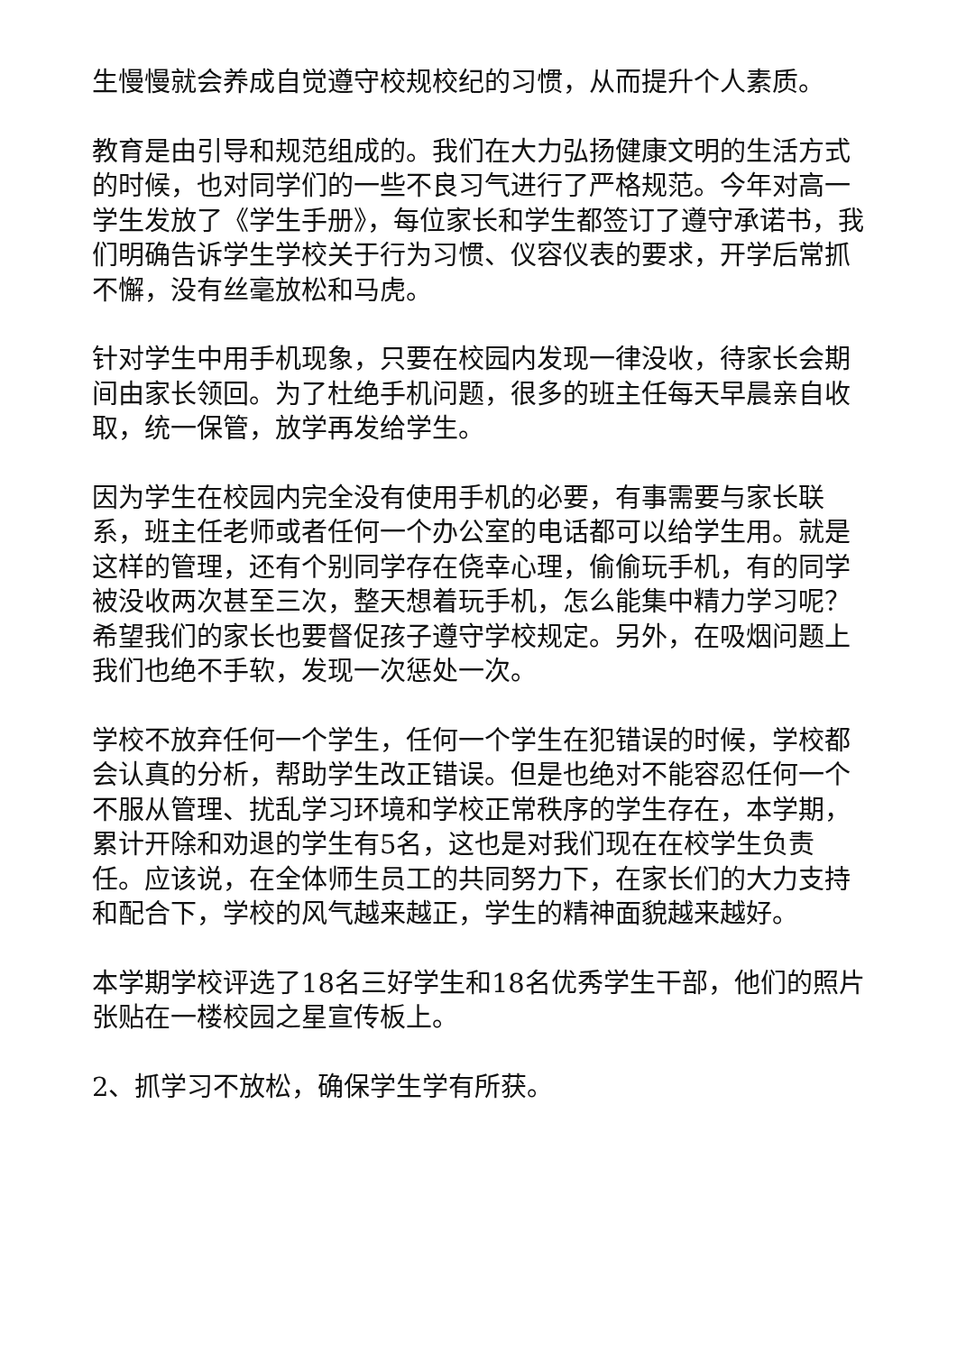生慢慢就会养成自觉遵守校规校纪的习惯，从而提升个人素质。
教育是由引导和规范组成的。我们在大力弘扬健康文明的生活方式的时候，也对同学们的一些不良习气进行了严格规范。今年对高一学生发放了《学生手册》，每位家长和学生都签订了遵守承诺书，我们明确告诉学生学校关于行为习惯、仪容仪表的要求，开学后常抓不懈，没有丝毫放松和马虎。
针对学生中用手机现象，只要在校园内发现一律没收，待家长会期间由家长领回。为了杜绝手机问题，很多的班主任每天早晨亲自收取，统一保管，放学再发给学生。
因为学生在校园内完全没有使用手机的必要，有事需要与家长联系，班主任老师或者任何一个办公室的电话都可以给学生用。就是这样的管理，还有个别同学存在侥幸心理，偷偷玩手机，有的同学被没收两次甚至三次，整天想着玩手机，怎么能集中精力学习呢？希望我们的家长也要督促孩子遵守学校规定。另外，在吸烟问题上我们也绝不手软，发现一次惩处一次。
学校不放弃任何一个学生，任何一个学生在犯错误的时候，学校都会认真的分析，帮助学生改正错误。但是也绝对不能容忍任何一个不服从管理、扰乱学习环境和学校正常秩序的学生存在，本学期，累计开除和劝退的学生有5名，这也是对我们现在在校学生负责任。应该说，在全体师生员工的共同努力下，在家长们的大力支持和配合下，学校的风气越来越正，学生的精神面貌越来越好。
本学期学校评选了18名三好学生和18名优秀学生干部，他们的照片张贴在一楼校园之星宣传板上。
2、抓学习不放松，确保学生学有所获。